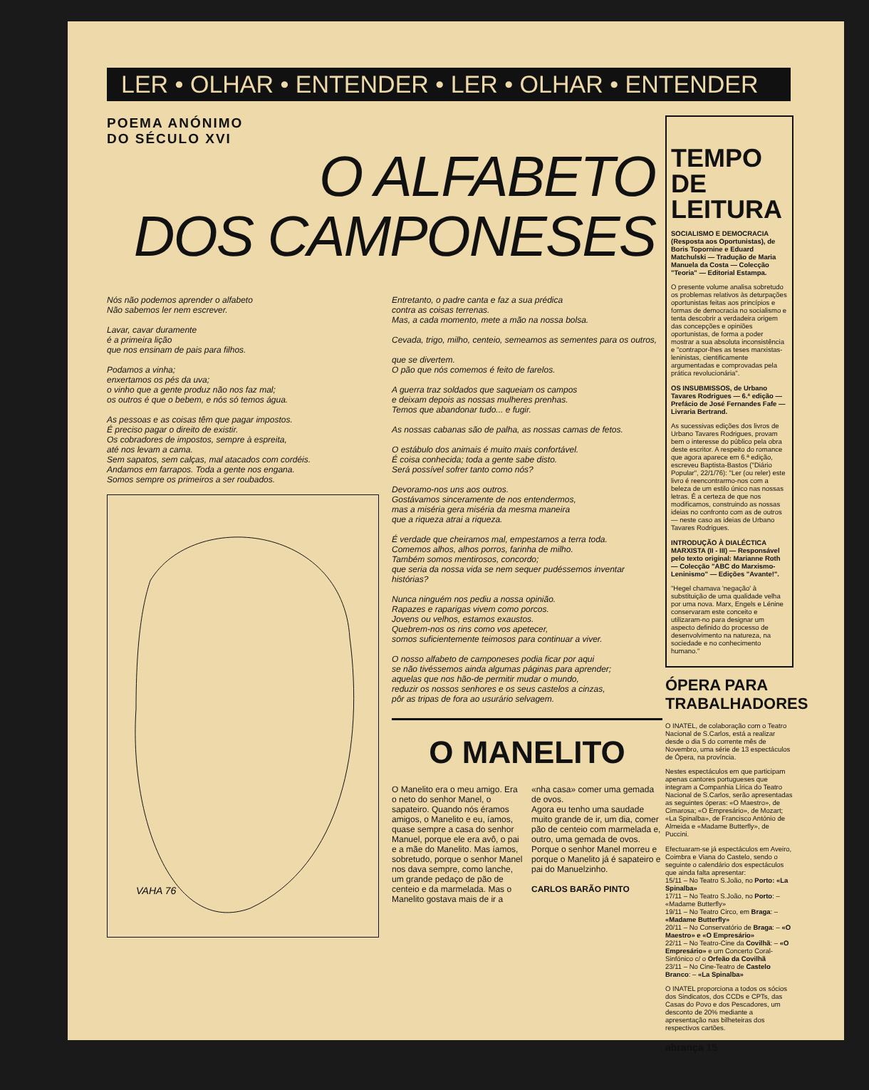LER • OLHAR • ENTENDER • LER • OLHAR • ENTENDER
POEMA ANÓNIMO
DO SÉCULO XVI
O ALFABETO
DOS CAMPONESES
Nós não podemos aprender o alfabeto
Não sabemos ler nem escrever.
Lavar, cavar duramente
é a primeira lição
que nos ensinam de pais para filhos.
Podamos a vinha;
enxertamos os pés da uva;
o vinho que a gente produz não nos faz mal;
os outros é que o bebem, e nós só temos água.
As pessoas e as coisas têm que pagar impostos.
É preciso pagar o direito de existir.
Os cobradores de impostos, sempre à espreita,
até nos levam a cama.
Sem sapatos, sem calças, mal atacados com cordéis.
Andamos em farrapos. Toda a gente nos engana.
Somos sempre os primeiros a ser roubados.
VAHA 76
Entretanto, o padre canta e faz a sua prédica
contra as coisas terrenas.
Mas, a cada momento, mete a mão na nossa bolsa.
Cevada, trigo, milho, centeio, semeamos as sementes para os outros,
que se divertem.
O pão que nós comemos é feito de farelos.
A guerra traz soldados que saqueiam os campos
e deixam depois as nossas mulheres prenhas.
Temos que abandonar tudo... e fugir.
As nossas cabanas são de palha, as nossas camas de fetos.
O estábulo dos animais é muito mais confortável.
É coisa conhecida; toda a gente sabe disto.
Será possível sofrer tanto como nós?
Devoramo-nos uns aos outros.
Gostávamos sinceramente de nos entendermos,
mas a miséria gera miséria da mesma maneira
que a riqueza atrai a riqueza.
É verdade que cheiramos mal, empestamos a terra toda.
Comemos alhos, alhos porros, farinha de milho.
Também somos mentirosos, concordo;
que seria da nossa vida se nem sequer pudéssemos inventar histórias?
Nunca ninguém nos pediu a nossa opinião.
Rapazes e raparigas vivem como porcos.
Jovens ou velhos, estamos exaustos.
Quebrem-nos os rins como vos apetecer,
somos suficientemente teimosos para continuar a viver.
O nosso alfabeto de camponeses podia ficar por aqui
se não tivéssemos ainda algumas páginas para aprender;
aquelas que nos hão-de permitir mudar o mundo,
reduzir os nossos senhores e os seus castelos a cinzas,
pôr as tripas de fora ao usurário selvagem.
O MANELITO
O Manelito era o meu amigo. Era o neto do senhor Manel, o sapateiro. Quando nós éramos amigos, o Manelito e eu, íamos, quase sempre a casa do senhor Manuel, porque ele era avô, o pai e a mãe do Manelito. Mas íamos, sobretudo, porque o senhor Manel nos dava sempre, como lanche, um grande pedaço de pão de centeio e da marmelada. Mas o Manelito gostava mais de ir a «nha casa» comer uma gemada de ovos.
Agora eu tenho uma saudade muito grande de ir, um dia, comer pão de centeio com marmelada e, outro, uma gemada de ovos.
Porque o senhor Manel morreu e porque o Manelito já é sapateiro e pai do Manuelzinho.
CARLOS BARÃO PINTO
TEMPO DE LEITURA
SOCIALISMO E DEMOCRACIA (Resposta aos Oportunistas), de Boris Topornine e Eduard Matchulski — Tradução de Maria Manuela da Costa — Colecção "Teoria" — Editorial Estampa.
O presente volume analisa sobretudo os problemas relativos às deturpações oportunistas feitas aos princípios e formas de democracia no socialismo e tenta descobrir a verdadeira origem das concepções e opiniões oportunistas, de forma a poder mostrar a sua absoluta inconsistência e "contrapor-lhes as teses marxistas-leninistas, cientificamente argumentadas e comprovadas pela prática revolucionária".
OS INSUBMISSOS, de Urbano Tavares Rodrigues — 6.ª edição — Prefácio de José Fernandes Fafe — Livraria Bertrand.
As sucessivas edições dos livros de Urbano Tavares Rodrigues, provam bem o interesse do público pela obra deste escritor. A respeito do romance que agora aparece em 6.ª edição, escreveu Baptista-Bastos ("Diário Popular", 22/1/76): "Ler (ou reler) este livro é reencontrarmo-nos com a beleza de um estilo único nas nossas letras. É a certeza de que nos modificamos, construindo as nossas ideias no confronto com as de outros — neste caso as ideias de Urbano Tavares Rodrigues.
INTRODUÇÃO À DIALÉCTICA MARXISTA (II - III) — Responsável pelo texto original: Marianne Roth — Colecção "ABC do Marxismo-Leninismo" — Edições "Avante!".
"Hegel chamava 'negação' à substituição de uma qualidade velha por uma nova. Marx, Engels e Lénine conservaram este conceito e utilizaram-no para designar um aspecto definido do processo de desenvolvimento na natureza, na sociedade e no conhecimento humano."
ÓPERA PARA TRABALHADORES
O INATEL, de colaboração com o Teatro Nacional de S.Carlos, está a realizar desde o dia 5 do corrente mês de Novembro, uma série de 13 espectáculos de Ópera, na província.
Nestes espectáculos em que participam apenas cantores portugueses que integram a Companhia Lírica do Teatro Nacional de S.Carlos, serão apresentadas as seguintes óperas: «O Maestro», de Cimarosa; «O Empresário», de Mozart; «La Spinalba», de Francisco António de Almeida e «Madame Butterfly», de Puccini.
Efectuaram-se já espectáculos em Aveiro, Coimbra e Viana do Castelo, sendo o seguinte o calendário dos espectáculos que ainda falta apresentar:
15/11 – No Teatro S.João, no Porto: «La Spinalba»
17/11 – No Teatro S.João, no Porto: – «Madame Butterfly»
19/11 – No Teatro Circo, em Braga: – «Madame Butterfly»
20/11 – No Conservatório de Braga: – «O Maestro» e «O Empresário»
22/11 – No Teatro-Cine da Covilhã: – «O Empresário» e um Concerto Coral-Sinfónico c/ o Orfeão da Covilhã
23/11 – No Cine-Teatro de Castelo Branco: – «La Spinalba»
O INATEL proporciona a todos os sócios dos Sindicatos, dos CCDs e CPTs, das Casas do Povo e dos Pescadores, um desconto de 20% mediante a apresentação nas bilheteiras dos respectivos cartões.
abrança 15